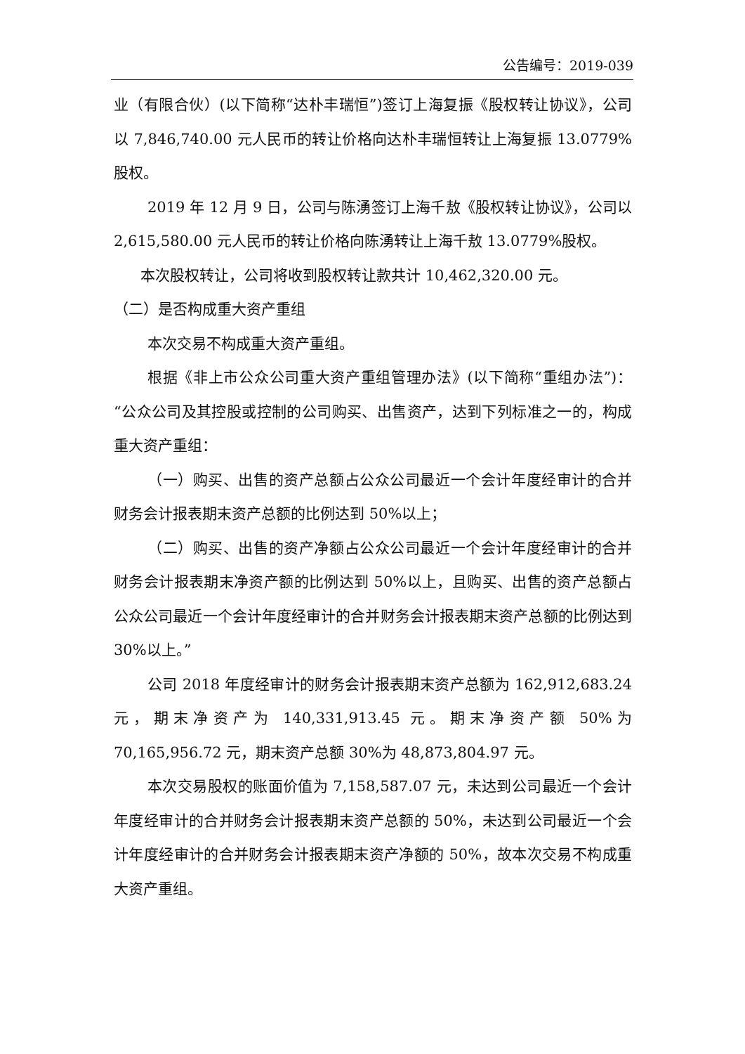公告编号：2019-039
业（有限合伙）(以下简称“达朴丰瑞恒”)签订上海复振《股权转让协议》，公司以 7,846,740.00 元人民币的转让价格向达朴丰瑞恒转让上海复振 13.0779%股权。
2019 年 12 月 9 日，公司与陈湧签订上海千敖《股权转让协议》，公司以 2,615,580.00 元人民币的转让价格向陈湧转让上海千敖 13.0779%股权。
本次股权转让，公司将收到股权转让款共计 10,462,320.00 元。
（二）是否构成重大资产重组
本次交易不构成重大资产重组。
根据《非上市公众公司重大资产重组管理办法》(以下简称“重组办法”)：“公众公司及其控股或控制的公司购买、出售资产，达到下列标准之一的，构成重大资产重组：
（一）购买、出售的资产总额占公众公司最近一个会计年度经审计的合并财务会计报表期末资产总额的比例达到 50%以上；
（二）购买、出售的资产净额占公众公司最近一个会计年度经审计的合并财务会计报表期末净资产额的比例达到 50%以上，且购买、出售的资产总额占公众公司最近一个会计年度经审计的合并财务会计报表期末资产总额的比例达到 30%以上。”
公司 2018 年度经审计的财务会计报表期末资产总额为 162,912,683.24 元，期末净资产为 140,331,913.45 元。期末净资产额 50%为 70,165,956.72 元，期末资产总额 30%为 48,873,804.97 元。
本次交易股权的账面价值为 7,158,587.07 元，未达到公司最近一个会计年度经审计的合并财务会计报表期末资产总额的 50%，未达到公司最近一个会计年度经审计的合并财务会计报表期末资产净额的 50%，故本次交易不构成重大资产重组。